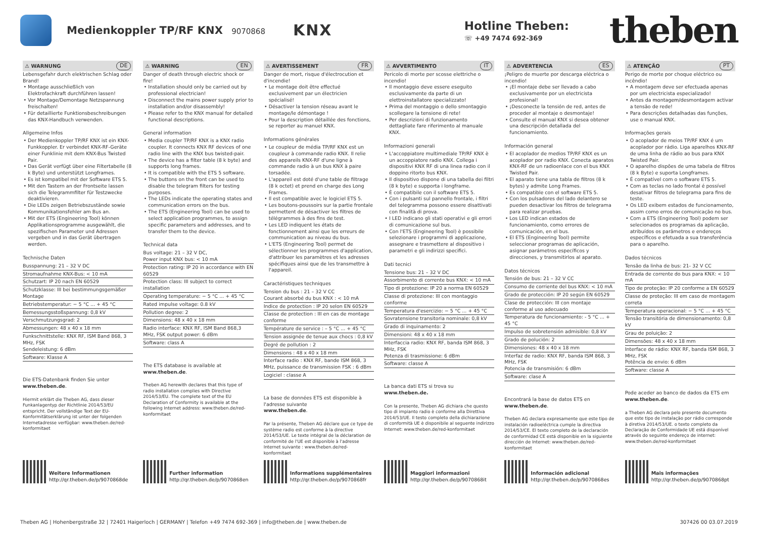Medienkoppler TP/RF KNX 9070868
KNX
Hotline Theben:
☏ +49 7474 692-369
theben
⚠ WARNUNG DE
Lebensgefahr durch elektrischen Schlag oder Brand!
Montage ausschließlich von Elektrofachkraft durchführen lassen!
Vor Montage/Demontage Netzspannung freischalten!
Für detaillierte Funktionsbeschreibungen das KNX-Handbuch verwenden.
Allgemeine Infos
Der Medienkoppler TP/RF KNX ist ein KNX-Funkkoppler. Er verbindet KNX-RF-Geräte einer Funklinie mit dem KNX-Bus Twisted Pair.
Das Gerät verfügt über eine Filtertabelle (8 k Byte) und unterstützt Longframes.
Es ist kompatibel mit der Software ETS 5.
Mit den Tastern an der Frontseite lassen sich die Telegrammfilter für Testzwecke deaktivieren.
Die LEDs zeigen Betriebszustände sowie Kommunikationsfehler am Bus an.
Mit der ETS (Engineering Tool) können Applikationsprogramme ausgewählt, die spezifischen Parameter und Adressen vergeben und in das Gerät übertragen werden.
Technische Daten
| Busspannung: 21 – 32 V DC |
| Stromaufnahme KNX-Bus: < 10 mA |
| Schutzart: IP 20 nach EN 60529 |
| Schutzklasse: III bei bestimmungsgemäßer Montage |
| Betriebstemperatur: − 5 °C ... + 45 °C |
| Bemessungsstoßspannung: 0,8 kV |
| Verschmutzungsgrad: 2 |
| Abmessungen: 48 x 40 x 18 mm |
| Funkschnittstelle: KNX RF, ISM Band 868, 3 MHz, FSK Sendeleistung: 6 dBm |
| Software: Klasse A |
Die ETS-Datenbank finden Sie unter
www.theben.de.
Hiermit erklärt die Theben AG, dass dieser Funkanlagentyp der Richtlinie 2014/53/EU entspricht. Der vollständige Text der EU-Konformitätserklärung ist unter der folgenden Internetadresse verfügbar: www.theben.de/red-konformitaet
Weitere Informationen
http://qr.theben.de/p/9070868de
⚠ WARNING EN
Danger of death through electric shock or fire!
Installation should only be carried out by professional electrician!
Disconnect the mains power supply prior to installation and/or disassembly!
Please refer to the KNX manual for detailed functional descriptions.
General information
Media coupler TP/RF KNX is a KNX radio coupler. It connects KNX RF devices of one radio line with the KNX bus twisted-pair.
The device has a filter table (8 k byte) and supports long frames.
It is compatible with the ETS 5 software.
The buttons on the front can be used to disable the telegram filters for testing purposes.
The LEDs indicate the operating states and communication errors on the bus.
The ETS (Engineering Tool) can be used to select application programmes, to assign specific parameters and addresses, and to transfer them to the device.
Technical data
| Bus voltage: 21 – 32 V DC, Power input KNX bus: < 10 mA |
| Protection rating: IP 20 in accordance with EN 60529 |
| Protection class: III subject to correct installation |
| Operating temperature: − 5 °C ... + 45 °C |
| Rated impulse voltage: 0.8 kV |
| Pollution degree: 2 |
| Dimensions: 48 x 40 x 18 mm |
| Radio interface: KNX RF, ISM Band 868,3 MHz, FSK output power: 6 dBm |
| Software: class A |
The ETS database is available at
www.theben.de.
Theben AG herewith declares that this type of radio installation complies with Directive 2014/53/EU. The complete text of the EU Declaration of Conformity is available at the following Internet address: www.theben.de/red-konformitaet
Further information
http://qr.theben.de/p/9070868en
⚠ AVERTISSEMENT FR
Danger de mort, risque d'électrocution et d'incendie!
Le montage doit être effectué exclusivement par un électricien spécialisé!
Désactiver la tension réseau avant le montage/le démontage !
Pour la description détaillée des fonctions, se reporter au manuel KNX.
Informations générales
Le coupleur de média TP/RF KNX est un coupleur à commande radio KNX. Il relie des appareils KNX-RF d'une ligne à commande radio à un bus KNX à paire torsadée.
L'appareil est doté d'une table de filtrage (8 k octet) et prend en charge des Long Frames.
Il est compatible avec le logiciel ETS 5.
Les boutons-poussoirs sur la partie frontale permettent de désactiver les filtres de télégrammes à des fins de test.
Les LED indiquent les états de fonctionnement ainsi que les erreurs de communication au niveau du bus.
L'ETS (Engineering Tool) permet de sélectionner les programmes d'application, d'attribuer les paramètres et les adresses spécifiques ainsi que de les transmettre à l'appareil.
Caractéristiques techniques
| Tension du bus : 21 – 32 V CC Courant absorbé du bus KNX : < 10 mA |
| Indice de protection : IP 20 selon EN 60529 |
| Classe de protection : III en cas de montage conforme |
| Température de service : – 5 °C ... + 45 °C |
| Tension assignée de tenue aux chocs : 0,8 kV |
| Degré de pollution : 2 |
| Dimensions : 48 x 40 x 18 mm |
| Interface radio : KNX RF, bande ISM 868, 3 MHz, puissance de transmission FSK : 6 dBm |
| Logiciel : classe A |
La base de données ETS est disponible à l'adresse suivante
www.theben.de.
Par la présente, Theben AG déclare que ce type de système radio est conforme à la directive 2014/53/UE. Le texte intégral de la déclaration de conformité de l'UE est disponible à l'adresse Internet suivante : www.theben.de/red-konformitaet
Informations supplémentaires
http://qr.theben.de/p/9070868fr
⚠ AVVERTIMENTO IT
Pericolo di morte per scosse elettriche o incendio!
Il montaggio deve essere eseguito esclusivamente da parte di un elettroinstallatore specializzato!
Prima del montaggio o dello smontaggio scollegare la tensione di rete!
Per descrizioni di funzionamento dettagliate fare riferimento al manuale KNX.
Informazioni generali
L'accoppiatore multimediale TP/RF KNX è un accoppiatore radio KNX. Collega i dispositivi KNX RF di una linea radio con il doppino ritorto bus KNX.
Il dispositivo dispone di una tabella dei filtri (8 k byte) e supporta i longframe.
È compatibile con il software ETS 5.
Con i pulsanti sul pannello frontale, i filtri del telegramma possono essere disattivati con finalità di prova.
I LED indicano gli stati operativi e gli errori di comunicazione sul bus.
Con l'ETS (Engineering Tool) è possibile selezionare i programmi di applicazione, assegnare e trasmettere al dispositivo i parametri e gli indirizzi specifici.
Dati tecnici
| Tensione bus: 21 – 32 V DC |
| Assorbimento di corrente bus KNX: < 10 mA |
| Tipo di protezione: IP 20 a norma EN 60529 |
| Classe di protezione: III con montaggio conforme |
| Temperatura d'esercizio: − 5 °C ... + 45 °C |
| Sovratensione transitoria nominale: 0,8 kV |
| Grado di inquinamento: 2 |
| Dimensioni: 48 x 40 x 18 mm |
| Interfaccia radio: KNX RF, banda ISM 868, 3 MHz, FSK Potenza di trasmissione: 6 dBm |
| Software: classe A |
La banca dati ETS si trova su
www.theben.de.
Con la presente, Theben AG dichiara che questo tipo di impianto radio è conforme alla Direttiva 2014/53/UE. Il testo completo della dichiarazione di conformità UE è disponibile al seguente indirizzo Internet: www.theben.de/red-konformitaet
Maggiori informazioni
http://qr.theben.de/p/9070868it
⚠ ADVERTENCIA ES
¡Peligro de muerte por descarga eléctrica o incendio!
¡El montaje debe ser llevado a cabo exclusivamente por un electricista profesional!
¡Desconecte la tensión de red, antes de proceder al montaje o desmontaje!
Consulte el manual KNX si desea obtener una descripción detallada del funcionamiento.
Información general
El acoplador de medios TP/RF KNX es un acoplador por radio KNX. Conecta aparatos KNX-RF de un radioenlace con el bus KNX Twisted Pair.
El aparato tiene una tabla de filtros (8 k bytes) y admite Long Frames.
Es compatible con el software ETS 5.
Con los pulsadores del lado delantero se pueden desactivar los filtros de telegrama para realizar pruebas.
Los LED indican estados de funcionamiento, como errores de comunicación, en el bus.
El ETS (Engineering Tool) permite seleccionar programas de aplicación, asignar parámetros específicos y direcciones, y transmitirlos al aparato.
Datos técnicos
| Tensión de bus: 21 – 32 V CC |
| Consumo de corriente del bus KNX: < 10 mA |
| Grado de protección: IP 20 según EN 60529 |
| Clase de protección: III con montaje conforme al uso adecuado |
| Temperatura de funcionamiento: - 5 °C ... + 45 °C |
| Impulso de sobretensión admisible: 0,8 kV |
| Grado de polución: 2 |
| Dimensiones: 48 x 40 x 18 mm |
| Interfaz de radio: KNX RF, banda ISM 868, 3 MHz, FSK Potencia de transmisión: 6 dBm |
| Software: clase A |
Encontrará la base de datos ETS en
www.theben.de.
Theben AG declara expresamente que este tipo de instalación radioeléctrica cumple la directiva 2014/53/CE. El texto completo de la declaración de conformidad CE está disponible en la siguiente dirección de Internet: www.theben.de/red-konformitaet
Información adicional
http://qr.theben.de/p/9070868es
⚠ ATENÇÃO PT
Perigo de morte por choque eléctrico ou incêndio!
A montagem deve ser efectuada apenas por um electricista especializado!
Antes da montagem/desmontagem activar a tensão de rede!
Para descrições detalhadas das funções, use o manual KNX.
Informações gerais
O acoplador de meios TP/RF KNX é um acoplador por rádio. Liga aparelhos KNX-RF de uma linha de rádio ao bus para KNX Twisted Pair.
O aparelho dispões de uma tabela de filtros (8 k Byte) e suporta Longframes.
É compatível com o software ETS 5.
Com as teclas no lado frontal é possível desativar filtros de telegrama para fins de teste.
Os LED exibem estados de funcionamento, assim como erros de comunicação no bus.
Com a ETS (Engineering Tool) podem ser selecionados os programas da aplicação, atribuídos os parâmetros e endereços específicos e efetuada a sua transferência para o aparelho.
Dados técnicos
| Tensão da linha de bus: 21- 32 V CC |
| Entrada de corrente do bus para KNX: < 10 mA |
| Tipo de proteção: IP 20 conforme a EN 60529 |
| Classe de proteção: III em caso de montagem correta |
| Temperatura operacional: − 5 °C ... + 45 °C |
| Tensão transitória de dimensionamento: 0,8 kV |
| Grau de poluição: 2 |
| Dimensões: 48 x 40 x 18 mm |
| Interface de rádio: KNX RF, banda ISM 868, 3 MHz, FSK Potência de envio: 6 dBm |
| Software: classe A |
Pode aceder ao banco de dados da ETS em
www.theben.de.
a Theben AG declara pelo presente documento que este tipo de instalação por rádio corresponde à diretiva 2014/53/UE. o texto completo da Declaração de Conformidade UE está disponível através do seguinte endereço de internet: www.theben.de/red-konformitaet
Mais informações
http://qr.theben.de/p/9070868pt
Theben AG | Hohenbergstraße 32 | 72401 Haigerloch | GERMANY | Telefon +49 7474 692-369 | info@theben.de | www.theben.de 307426 00 03.07.2019